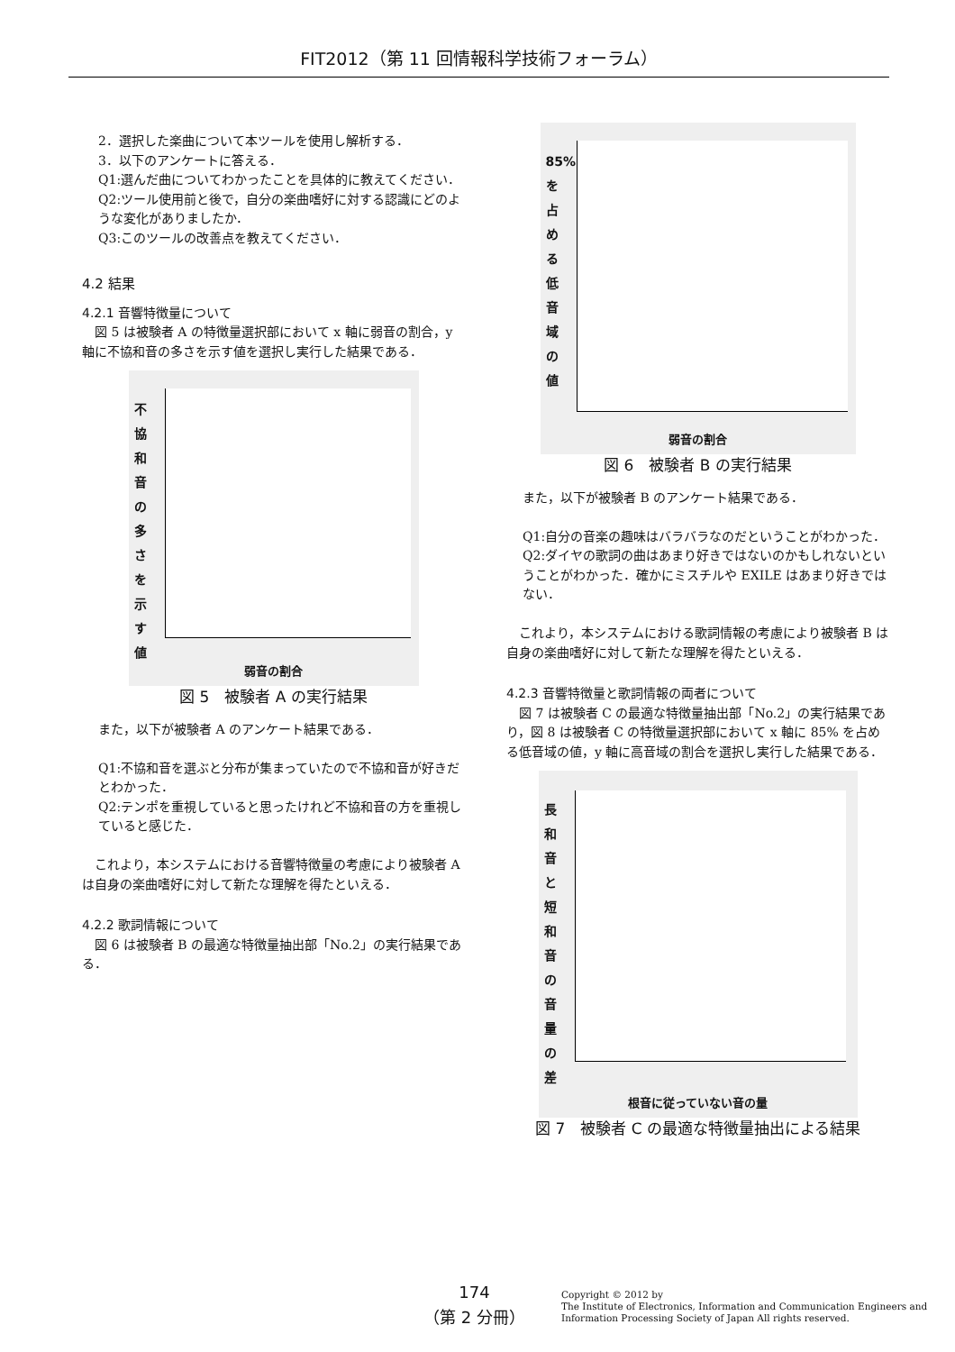FIT2012（第 11 回情報科学技術フォーラム）
2．選択した楽曲について本ツールを使用し解析する．
3．以下のアンケートに答える．
Q1:選んだ曲についてわかったことを具体的に教えてください．
Q2:ツール使用前と後で，自分の楽曲嗜好に対する認識にどのような変化がありましたか．
Q3:このツールの改善点を教えてください．
4.2 結果
4.2.1 音響特徴量について
　図 5 は被験者 A の特徴量選択部において x 軸に弱音の割合，y 軸に不協和音の多さを示す値を選択し実行した結果である．
不協和音の多さを示す値
弱音の割合
図 5　被験者 A の実行結果
また，以下が被験者 A のアンケート結果である．
Q1:不協和音を選ぶと分布が集まっていたので不協和音が好きだとわかった．
Q2:テンポを重視していると思ったけれど不協和音の方を重視していると感じた．
　これより，本システムにおける音響特徴量の考慮により被験者 A は自身の楽曲嗜好に対して新たな理解を得たといえる．
4.2.2 歌詞情報について
　図 6 は被験者 B の最適な特徴量抽出部「No.2」の実行結果である．
85%を占める低音域の値
弱音の割合
図 6　被験者 B の実行結果
また，以下が被験者 B のアンケート結果である．
Q1:自分の音楽の趣味はバラバラなのだということがわかった．
Q2:ダイヤの歌詞の曲はあまり好きではないのかもしれないということがわかった．確かにミスチルや EXILE はあまり好きではない．
　これより，本システムにおける歌詞情報の考慮により被験者 B は自身の楽曲嗜好に対して新たな理解を得たといえる．
4.2.3 音響特徴量と歌詞情報の両者について
　図 7 は被験者 C の最適な特徴量抽出部「No.2」の実行結果であり，図 8 は被験者 C の特徴量選択部において x 軸に 85% を占める低音域の値，y 軸に高音域の割合を選択し実行した結果である．
長和音と短和音の音量の差
根音に従っていない音の量
図 7　被験者 C の最適な特徴量抽出による結果
174
（第 2 分冊）
Copyright © 2012 by
The Institute of Electronics, Information and Communication Engineers and
Information Processing Society of Japan All rights reserved.